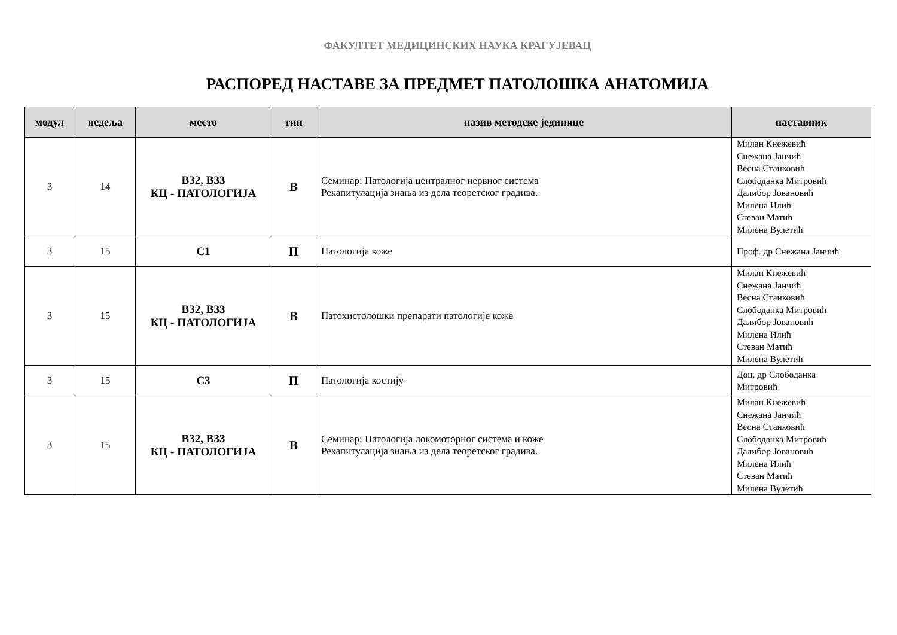ФАКУЛТЕТ МЕДИЦИНСКИХ НАУКА КРАГУЈЕВАЦ
РАСПОРЕД НАСТАВЕ ЗА ПРЕДМЕТ ПАТОЛОШКА АНАТОМИЈА
| модул | недеља | место | тип | назив методске јединице | наставник |
| --- | --- | --- | --- | --- | --- |
| 3 | 14 | В32, В33 КЦ - ПАТОЛОГИЈА | В | Семинар: Патологија централног нервног система Рекапитулација знања из дела теоретског градива. | Милан Кнежевић Снежана Јанчић Весна Станковић Слободанка Митровић Далибор Јовановић Милена Илић Стеван Матић Милена Вулетић |
| 3 | 15 | С1 | П | Патологија коже | Проф. др Снежана Јанчић |
| 3 | 15 | В32, В33 КЦ - ПАТОЛОГИЈА | В | Патохистолошки препарати патологије коже | Милан Кнежевић Снежана Јанчић Весна Станковић Слободанка Митровић Далибор Јовановић Милена Илић Стеван Матић Милена Вулетић |
| 3 | 15 | С3 | П | Патологија костију | Доц. др Слободанка Митровић |
| 3 | 15 | В32, В33 КЦ - ПАТОЛОГИЈА | В | Семинар: Патологија локомоторног система и коже Рекапитулација знања из дела теоретског градива. | Милан Кнежевић Снежана Јанчић Весна Станковић Слободанка Митровић Далибор Јовановић Милена Илић Стеван Матић Милена Вулетић |